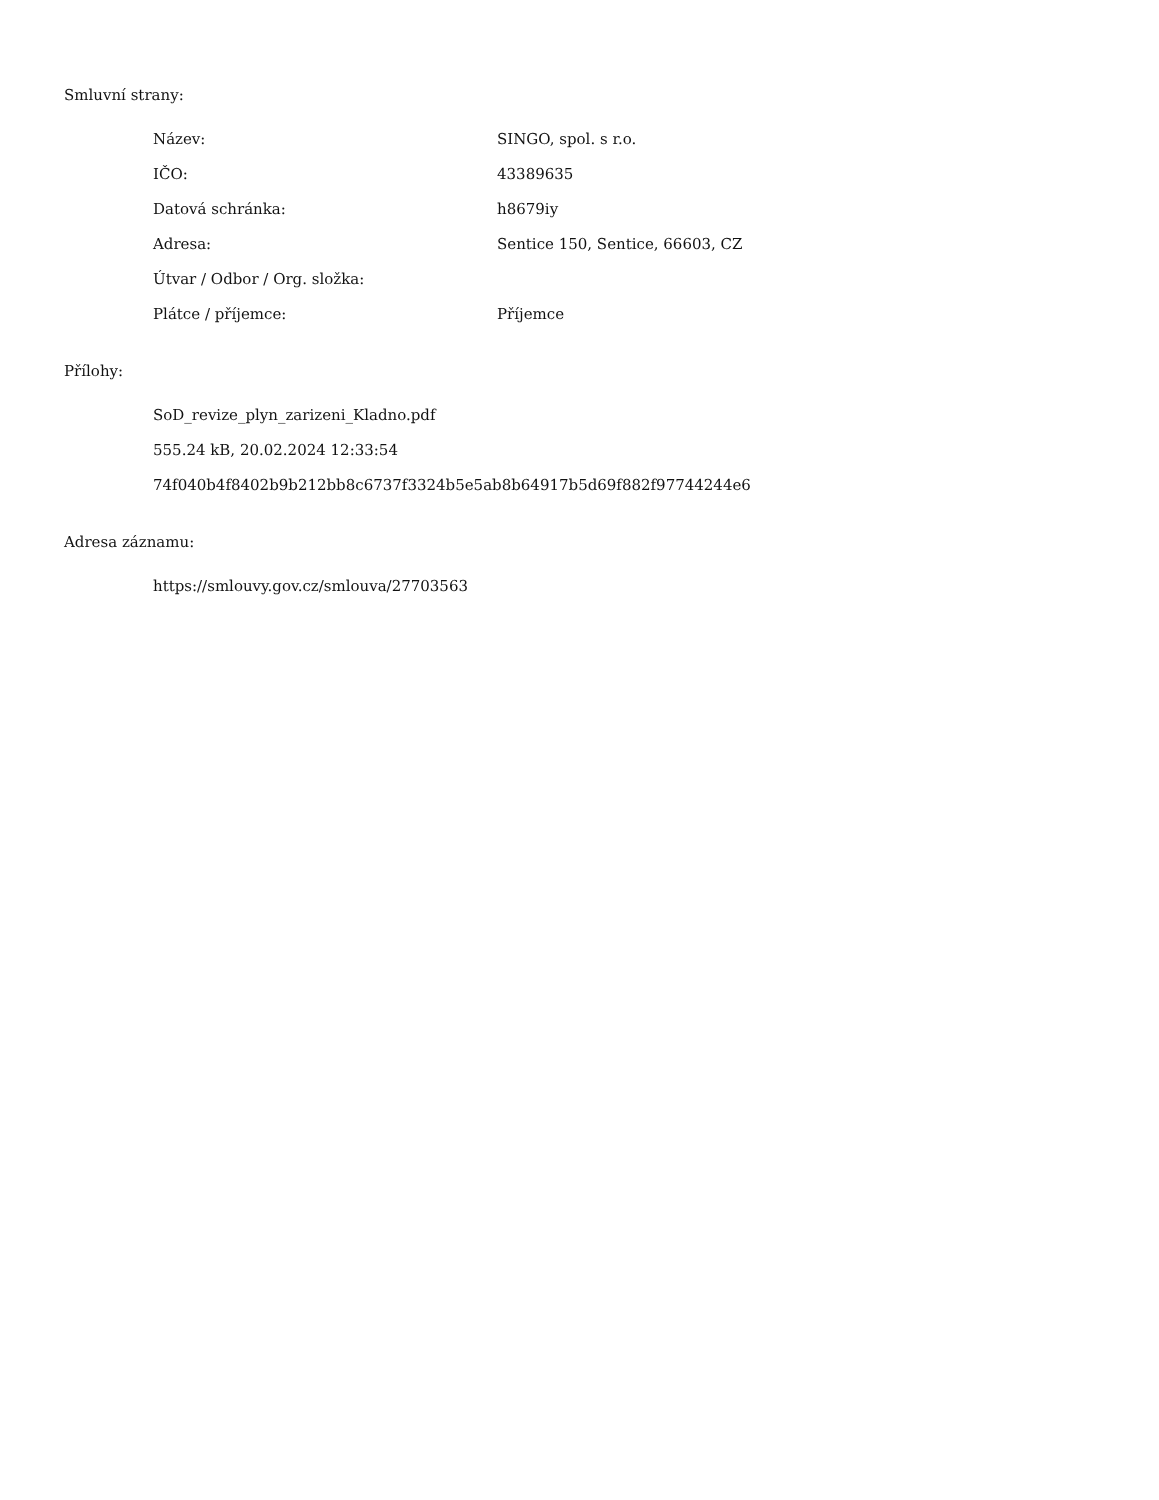Smluvní strany:
| Název: | SINGO, spol. s r.o. |
| IČO: | 43389635 |
| Datová schránka: | h8679iy |
| Adresa: | Sentice 150, Sentice, 66603, CZ |
| Útvar / Odbor / Org. složka: | |
| Plátce / příjemce: | Příjemce |
Přílohy:
SoD_revize_plyn_zarizeni_Kladno.pdf
555.24 kB, 20.02.2024 12:33:54
74f040b4f8402b9b212bb8c6737f3324b5e5ab8b64917b5d69f882f97744244e6
Adresa záznamu:
https://smlouvy.gov.cz/smlouva/27703563